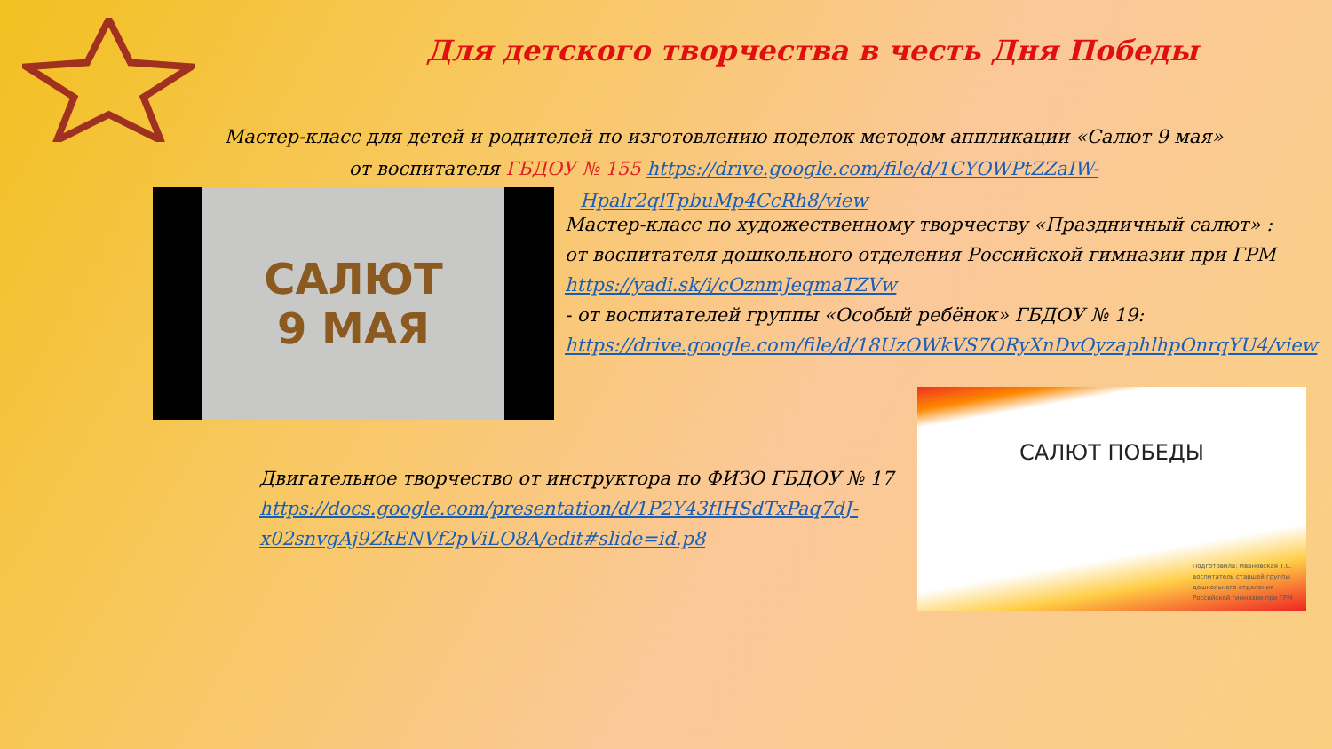Для детского творчества в честь Дня Победы
Мастер-класс для детей и родителей по изготовлению поделок методом аппликации «Салют 9 мая» от воспитателя ГБДОУ № 155 https://drive.google.com/file/d/1CYOWPtZZaIW-Hpalr2qlTpbuMp4CcRh8/view
САЛЮТ
9 МАЯ
Мастер-класс по художественному творчеству «Праздничный салют» :
от воспитателя дошкольного отделения Российской гимназии при ГРМ
https://yadi.sk/i/cOznmJeqmaTZVw
- от воспитателей группы «Особый ребёнок» ГБДОУ № 19:
https://drive.google.com/file/d/18UzOWkVS7ORyXnDvOyzaphlhpOnrqYU4/view
Двигательное творчество от инструктора по ФИЗО ГБДОУ № 17
https://docs.google.com/presentation/d/1P2Y43fIHSdTxPaq7dJ-x02snvgAj9ZkENVf2pViLO8A/edit#slide=id.p8
САЛЮТ ПОБЕДЫ
Подготовила: Ивановская Т.С.
воспитатель старшей группы
дошкольного отделения
Российской гимназии при ГРМ